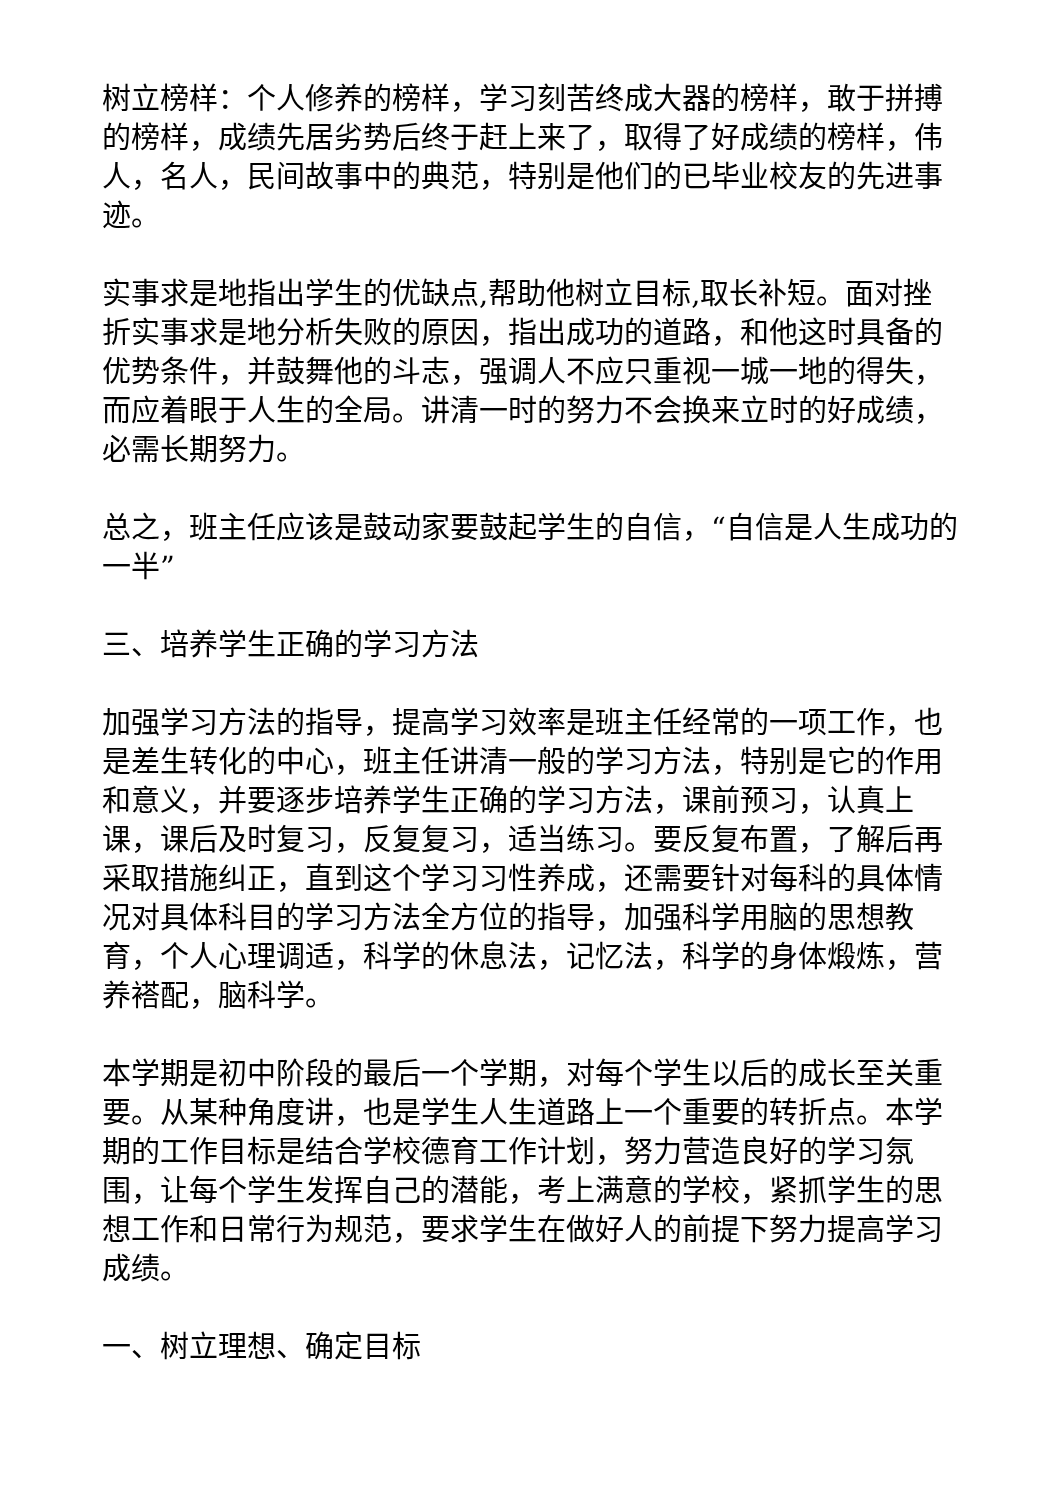树立榜样：个人修养的榜样，学习刻苦终成大器的榜样，敢于拼搏的榜样，成绩先居劣势后终于赶上来了，取得了好成绩的榜样，伟人，名人，民间故事中的典范，特别是他们的已毕业校友的先进事迹。
实事求是地指出学生的优缺点,帮助他树立目标,取长补短。面对挫折实事求是地分析失败的原因，指出成功的道路，和他这时具备的优势条件，并鼓舞他的斗志，强调人不应只重视一城一地的得失，而应着眼于人生的全局。讲清一时的努力不会换来立时的好成绩，必需长期努力。
总之，班主任应该是鼓动家要鼓起学生的自信，“自信是人生成功的一半”
三、培养学生正确的学习方法
加强学习方法的指导，提高学习效率是班主任经常的一项工作，也是差生转化的中心，班主任讲清一般的学习方法，特别是它的作用和意义，并要逐步培养学生正确的学习方法，课前预习，认真上课，课后及时复习，反复复习，适当练习。要反复布置，了解后再采取措施纠正，直到这个学习习性养成，还需要针对每科的具体情况对具体科目的学习方法全方位的指导，加强科学用脑的思想教育，个人心理调适，科学的休息法，记忆法，科学的身体煅炼，营养褡配，脑科学。
本学期是初中阶段的最后一个学期，对每个学生以后的成长至关重要。从某种角度讲，也是学生人生道路上一个重要的转折点。本学期的工作目标是结合学校德育工作计划，努力营造良好的学习氛围，让每个学生发挥自己的潜能，考上满意的学校，紧抓学生的思想工作和日常行为规范，要求学生在做好人的前提下努力提高学习成绩。
一、树立理想、确定目标